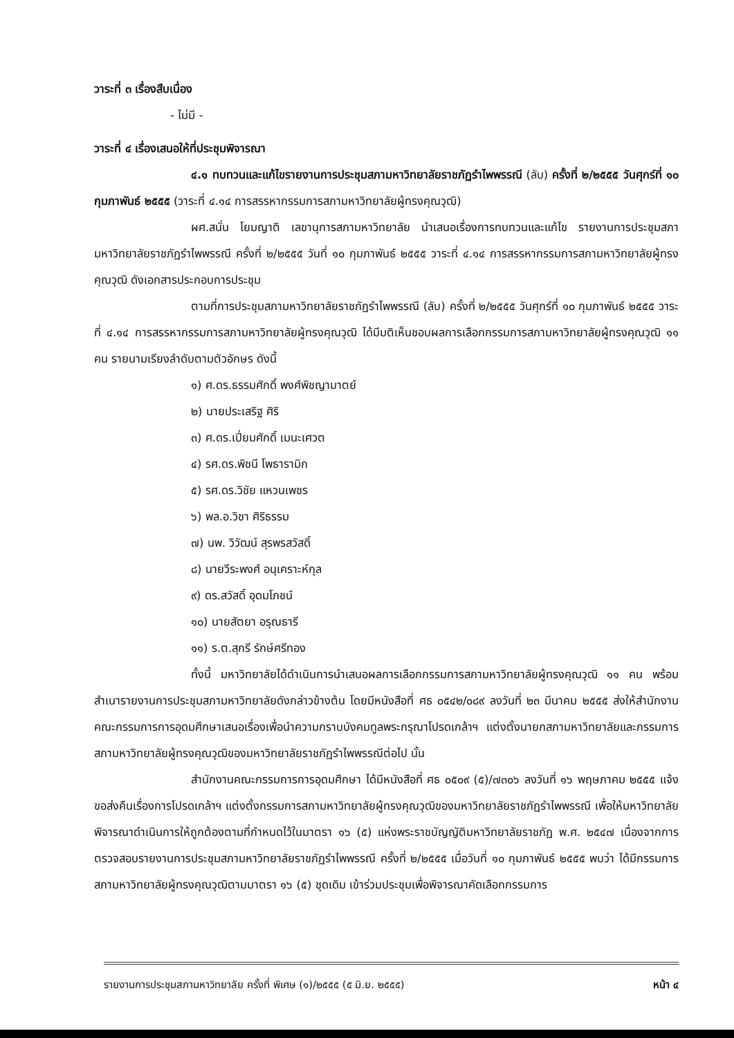วาระที่ ๓ เรื่องสืบเนื่อง
- ไม่มี -
วาระที่ ๔ เรื่องเสนอให้ที่ประชุมพิจารณา
๔.๑ ทบทวนและแก้ไขรายงานการประชุมสภามหาวิทยาลัยราชภัฏรำไพพรรณี (ลับ) ครั้งที่ ๒/๒๕๕๕ วันศุกร์ที่ ๑๐ กุมภาพันธ์ ๒๕๕๕ (วาระที่ ๔.๑๔ การสรรหากรรมการสภามหาวิทยาลัยผู้ทรงคุณวุฒิ)
ผศ.สนั่น โยมญาติ เลขานุการสภามหาวิทยาลัย นำเสนอเรื่องการทบทวนและแก้ไข รายงานการประชุมสภามหาวิทยาลัยราชภัฏรำไพพรรณี ครั้งที่ ๒/๒๕๕๕ วันที่ ๑๐ กุมภาพันธ์ ๒๕๕๕ วาระที่ ๔.๑๔ การสรรหากรรมการสภามหาวิทยาลัยผู้ทรงคุณวุฒิ ดังเอกสารประกอบการประชุม
ตามที่การประชุมสภามหาวิทยาลัยราชภัฏรำไพพรรณี (ลับ) ครั้งที่ ๒/๒๕๕๕ วันศุกร์ที่ ๑๐ กุมภาพันธ์ ๒๕๕๕ วาระที่ ๔.๑๔ การสรรหากรรมการสภามหาวิทยาลัยผู้ทรงคุณวุฒิ ได้มีมติเห็นชอบผลการเลือกกรรมการสภามหาวิทยาลัยผู้ทรงคุณวุฒิ ๑๑ คน รายนามเรียงลำดับตามตัวอักษร ดังนี้
๑) ศ.ดร.ธรรมศักดิ์ พงศ์พิชญามาตย์
๒) นายประเสริฐ ศิริ
๓) ศ.ดร.เปี่ยมศักดิ์ เมนะเศวต
๔) รศ.ดร.พิชนี โพธารามิก
๕) รศ.ดร.วิชัย แหวนเพชร
๖) พล.อ.วิชา ศิริธรรม
๗) นพ. วิวัฒน์ สุรพรสวัสดิ์
๘) นายวีระพงศ์ อนุเคราะห์กุล
๙) ดร.สวัสดิ์ อุดมโภชน์
๑๐) นายสัตยา อรุณธารี
๑๑) ร.ต.สุกรี รักษ์ศรีทอง
ทั้งนี้ มหาวิทยาลัยได้ดำเนินการนำเสนอผลการเลือกกรรมการสภามหาวิทยาลัยผู้ทรงคุณวุฒิ ๑๑ คน พร้อมสำเนารายงานการประชุมสภามหาวิทยาลัยดังกล่าวข้างต้น โดยมีหนังสือที่ ศธ ๐๕๔๒/๐๘๙ ลงวันที่ ๒๓ มีนาคม ๒๕๕๕ ส่งให้สำนักงานคณะกรรมการการอุดมศึกษาเสนอเรื่องเพื่อนำความกราบบังคมทูลพระกรุณาโปรดเกล้าฯ แต่งตั้งนายกสภามหาวิทยาลัยและกรรมการสภามหาวิทยาลัยผู้ทรงคุณวุฒิของมหาวิทยาลัยราชภัฏรำไพพรรณีต่อไป นั้น
สำนักงานคณะกรรมการการอุดมศึกษา ได้มีหนังสือที่ ศธ ๐๕๐๙ (๕)/๗๓๐๖ ลงวันที่ ๑๖ พฤษภาคม ๒๕๕๕ แจ้งขอส่งคืนเรื่องการโปรดเกล้าฯ แต่งตั้งกรรมการสภามหาวิทยาลัยผู้ทรงคุณวุฒิของมหาวิทยาลัยราชภัฏรำไพพรรณี เพื่อให้มหาวิทยาลัยพิจารณาดำเนินการให้ถูกต้องตามที่กำหนดไว้ในมาตรา ๑๖ (๕) แห่งพระราชบัญญัติมหาวิทยาลัยราชภัฏ พ.ศ. ๒๕๔๗ เนื่องจากการตรวจสอบรายงานการประชุมสภามหาวิทยาลัยราชภัฏรำไพพรรณี ครั้งที่ ๒/๒๕๕๕ เมื่อวันที่ ๑๐ กุมภาพันธ์ ๒๕๕๕ พบว่า ได้มีกรรมการสภามหาวิทยาลัยผู้ทรงคุณวุฒิตามมาตรา ๑๖ (๕) ชุดเดิม เข้าร่วมประชุมเพื่อพิจารณาคัดเลือกกรรมการ
รายงานการประชุมสภามหาวิทยาลัย ครั้งที่ พิเศษ (๑)/๒๕๕๕ (๕ มิ.ย. ๒๕๕๕) หน้า ๔